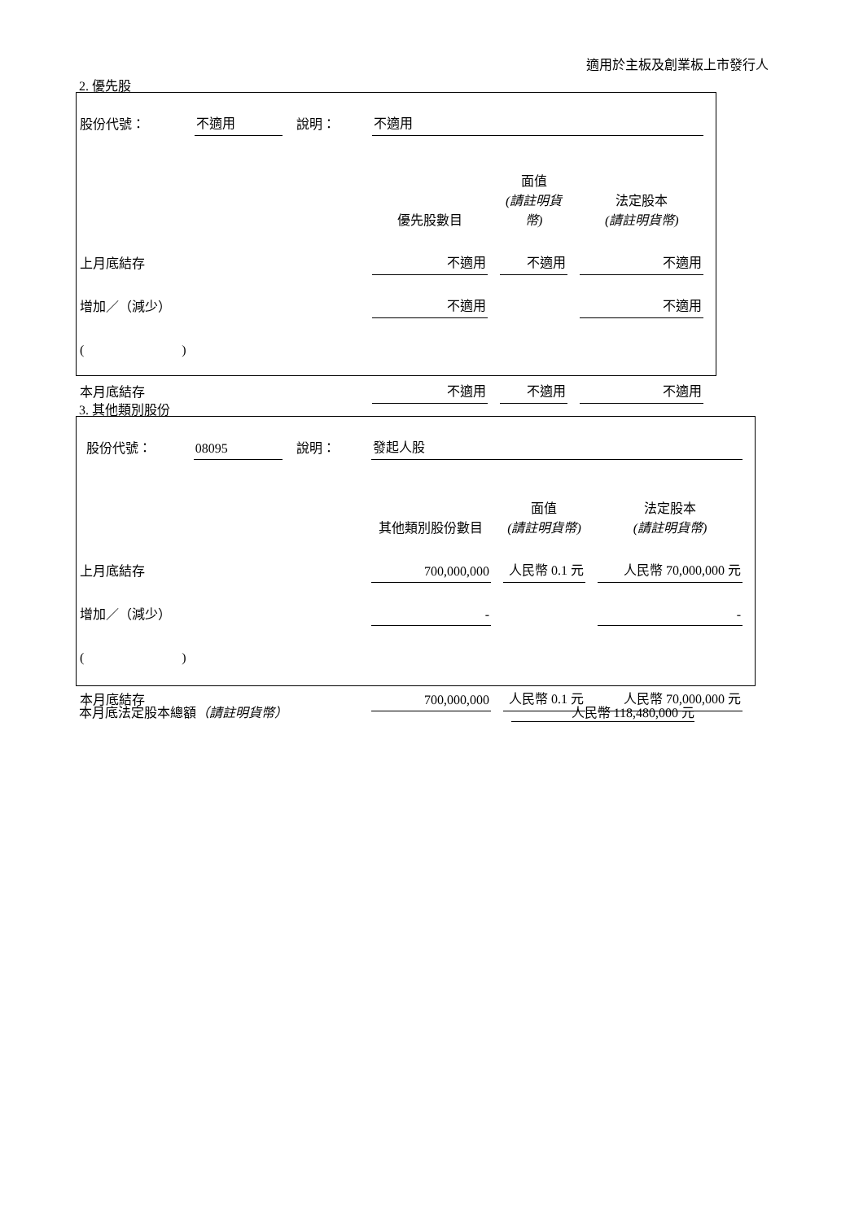適用於主板及創業板上市發行人
2. 優先股
| 股份代號： | 不適用 | 說明： | 不適用 | | |
| | | | 優先股數目 | 面值 (請註明貨幣) | 法定股本 (請註明貨幣) |
| 上月底結存 | | | 不適用 | 不適用 | 不適用 |
| 增加／（減少） | | | 不適用 | | 不適用 |
| ( ) | | | | | |
| 本月底結存 | | | 不適用 | 不適用 | 不適用 |
3. 其他類別股份
| 股份代號： | 08095 | 說明： | 發起人股 | | |
| | | | 其他類別股份數目 | 面值 (請註明貨幣) | 法定股本 (請註明貨幣) |
| 上月底結存 | | | 700,000,000 | 人民幣 0.1 元 | 人民幣 70,000,000 元 |
| 增加／（減少） | | | - | | - |
| ( ) | | | | | |
| 本月底結存 | | | 700,000,000 | 人民幣 0.1 元 | 人民幣 70,000,000 元 |
本月底法定股本總額（請註明貨幣） 人民幣 118,480,000 元